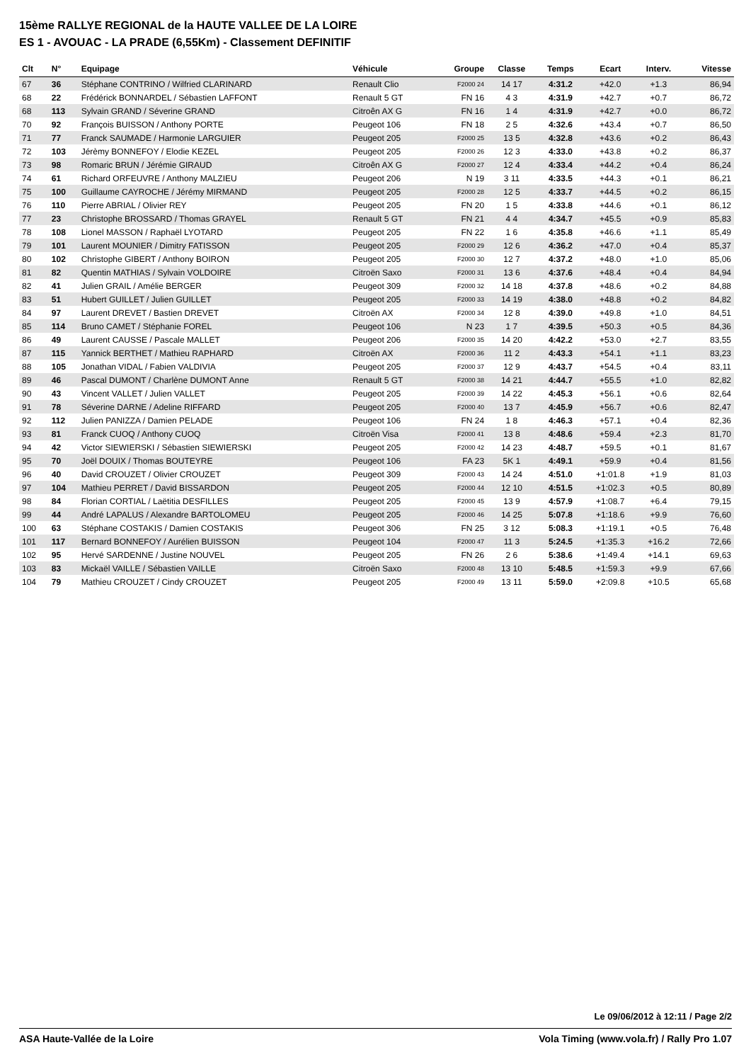15ème RALLYE REGIONAL de la HAUTE VALLEE DE LA LOIRE
ES 1 - AVOUAC - LA PRADE (6,55Km) - Classement DEFINITIF
| Clt | N° | Equipage | Véhicule | Groupe | Classe | Temps | Ecart | Interv. | Vitesse |
| --- | --- | --- | --- | --- | --- | --- | --- | --- | --- |
| 67 | 36 | Stéphane CONTRINO / Wilfried CLARINARD | Renault Clio | F2000 24 | 14 17 | 4:31.2 | +42.0 | +1.3 | 86,94 |
| 68 | 22 | Frédérick BONNARDEL / Sébastien LAFFONT | Renault 5 GT | FN 16 | 4 3 | 4:31.9 | +42.7 | +0.7 | 86,72 |
| 68 | 113 | Sylvain GRAND / Séverine GRAND | Citroên AX G | FN 16 | 1 4 | 4:31.9 | +42.7 | +0.0 | 86,72 |
| 70 | 92 | François BUISSON / Anthony PORTE | Peugeot 106 | FN 18 | 2 5 | 4:32.6 | +43.4 | +0.7 | 86,50 |
| 71 | 77 | Franck SAUMADE / Harmonie LARGUIER | Peugeot 205 | F2000 25 | 13 5 | 4:32.8 | +43.6 | +0.2 | 86,43 |
| 72 | 103 | Jérèmy BONNEFOY / Elodie KEZEL | Peugeot 205 | F2000 26 | 12 3 | 4:33.0 | +43.8 | +0.2 | 86,37 |
| 73 | 98 | Romaric BRUN / Jérémie GIRAUD | Citroên AX G | F2000 27 | 12 4 | 4:33.4 | +44.2 | +0.4 | 86,24 |
| 74 | 61 | Richard ORFEUVRE / Anthony MALZIEU | Peugeot 206 | N 19 | 3 11 | 4:33.5 | +44.3 | +0.1 | 86,21 |
| 75 | 100 | Guillaume CAYROCHE / Jérémy MIRMAND | Peugeot 205 | F2000 28 | 12 5 | 4:33.7 | +44.5 | +0.2 | 86,15 |
| 76 | 110 | Pierre ABRIAL / Olivier REY | Peugeot 205 | FN 20 | 1 5 | 4:33.8 | +44.6 | +0.1 | 86,12 |
| 77 | 23 | Christophe BROSSARD / Thomas GRAYEL | Renault 5 GT | FN 21 | 4 4 | 4:34.7 | +45.5 | +0.9 | 85,83 |
| 78 | 108 | Lionel MASSON / Raphaël LYOTARD | Peugeot 205 | FN 22 | 1 6 | 4:35.8 | +46.6 | +1.1 | 85,49 |
| 79 | 101 | Laurent MOUNIER / Dimitry FATISSON | Peugeot 205 | F2000 29 | 12 6 | 4:36.2 | +47.0 | +0.4 | 85,37 |
| 80 | 102 | Christophe GIBERT / Anthony BOIRON | Peugeot 205 | F2000 30 | 12 7 | 4:37.2 | +48.0 | +1.0 | 85,06 |
| 81 | 82 | Quentin MATHIAS / Sylvain VOLDOIRE | Citroën Saxo | F2000 31 | 13 6 | 4:37.6 | +48.4 | +0.4 | 84,94 |
| 82 | 41 | Julien GRAIL / Amélie BERGER | Peugeot 309 | F2000 32 | 14 18 | 4:37.8 | +48.6 | +0.2 | 84,88 |
| 83 | 51 | Hubert GUILLET / Julien GUILLET | Peugeot 205 | F2000 33 | 14 19 | 4:38.0 | +48.8 | +0.2 | 84,82 |
| 84 | 97 | Laurent DREVET / Bastien DREVET | Citroën AX | F2000 34 | 12 8 | 4:39.0 | +49.8 | +1.0 | 84,51 |
| 85 | 114 | Bruno CAMET / Stéphanie FOREL | Peugeot 106 | N 23 | 1 7 | 4:39.5 | +50.3 | +0.5 | 84,36 |
| 86 | 49 | Laurent CAUSSE / Pascale MALLET | Peugeot 206 | F2000 35 | 14 20 | 4:42.2 | +53.0 | +2.7 | 83,55 |
| 87 | 115 | Yannick BERTHET / Mathieu RAPHARD | Citroën AX | F2000 36 | 11 2 | 4:43.3 | +54.1 | +1.1 | 83,23 |
| 88 | 105 | Jonathan VIDAL / Fabien VALDIVIA | Peugeot 205 | F2000 37 | 12 9 | 4:43.7 | +54.5 | +0.4 | 83,11 |
| 89 | 46 | Pascal DUMONT / Charlène DUMONT Anne | Renault 5 GT | F2000 38 | 14 21 | 4:44.7 | +55.5 | +1.0 | 82,82 |
| 90 | 43 | Vincent VALLET / Julien VALLET | Peugeot 205 | F2000 39 | 14 22 | 4:45.3 | +56.1 | +0.6 | 82,64 |
| 91 | 78 | Séverine DARNE / Adeline RIFFARD | Peugeot 205 | F2000 40 | 13 7 | 4:45.9 | +56.7 | +0.6 | 82,47 |
| 92 | 112 | Julien PANIZZA / Damien PELADE | Peugeot 106 | FN 24 | 1 8 | 4:46.3 | +57.1 | +0.4 | 82,36 |
| 93 | 81 | Franck CUOQ / Anthony CUOQ | Citroën Visa | F2000 41 | 13 8 | 4:48.6 | +59.4 | +2.3 | 81,70 |
| 94 | 42 | Victor SIEWIERSKI / Sébastien SIEWIERSKI | Peugeot 205 | F2000 42 | 14 23 | 4:48.7 | +59.5 | +0.1 | 81,67 |
| 95 | 70 | Joël DOUIX / Thomas BOUTEYRE | Peugeot 106 | FA 23 | 5K 1 | 4:49.1 | +59.9 | +0.4 | 81,56 |
| 96 | 40 | David CROUZET / Olivier CROUZET | Peugeot 309 | F2000 43 | 14 24 | 4:51.0 | +1:01.8 | +1.9 | 81,03 |
| 97 | 104 | Mathieu PERRET / David BISSARDON | Peugeot 205 | F2000 44 | 12 10 | 4:51.5 | +1:02.3 | +0.5 | 80,89 |
| 98 | 84 | Florian CORTIAL / Laëtitia DESFILLES | Peugeot 205 | F2000 45 | 13 9 | 4:57.9 | +1:08.7 | +6.4 | 79,15 |
| 99 | 44 | André LAPALUS / Alexandre BARTOLOMEU | Peugeot 205 | F2000 46 | 14 25 | 5:07.8 | +1:18.6 | +9.9 | 76,60 |
| 100 | 63 | Stéphane COSTAKIS / Damien COSTAKIS | Peugeot 306 | FN 25 | 3 12 | 5:08.3 | +1:19.1 | +0.5 | 76,48 |
| 101 | 117 | Bernard BONNEFOY / Aurélien BUISSON | Peugeot 104 | F2000 47 | 11 3 | 5:24.5 | +1:35.3 | +16.2 | 72,66 |
| 102 | 95 | Hervé SARDENNE / Justine NOUVEL | Peugeot 205 | FN 26 | 2 6 | 5:38.6 | +1:49.4 | +14.1 | 69,63 |
| 103 | 83 | Mickaël VAILLE / Sébastien VAILLE | Citroën Saxo | F2000 48 | 13 10 | 5:48.5 | +1:59.3 | +9.9 | 67,66 |
| 104 | 79 | Mathieu CROUZET / Cindy CROUZET | Peugeot 205 | F2000 49 | 13 11 | 5:59.0 | +2:09.8 | +10.5 | 65,68 |
Le 09/06/2012 à 12:11 / Page 2/2
ASA Haute-Vallée de la Loire Vola Timing (www.vola.fr) / Rally Pro 1.07